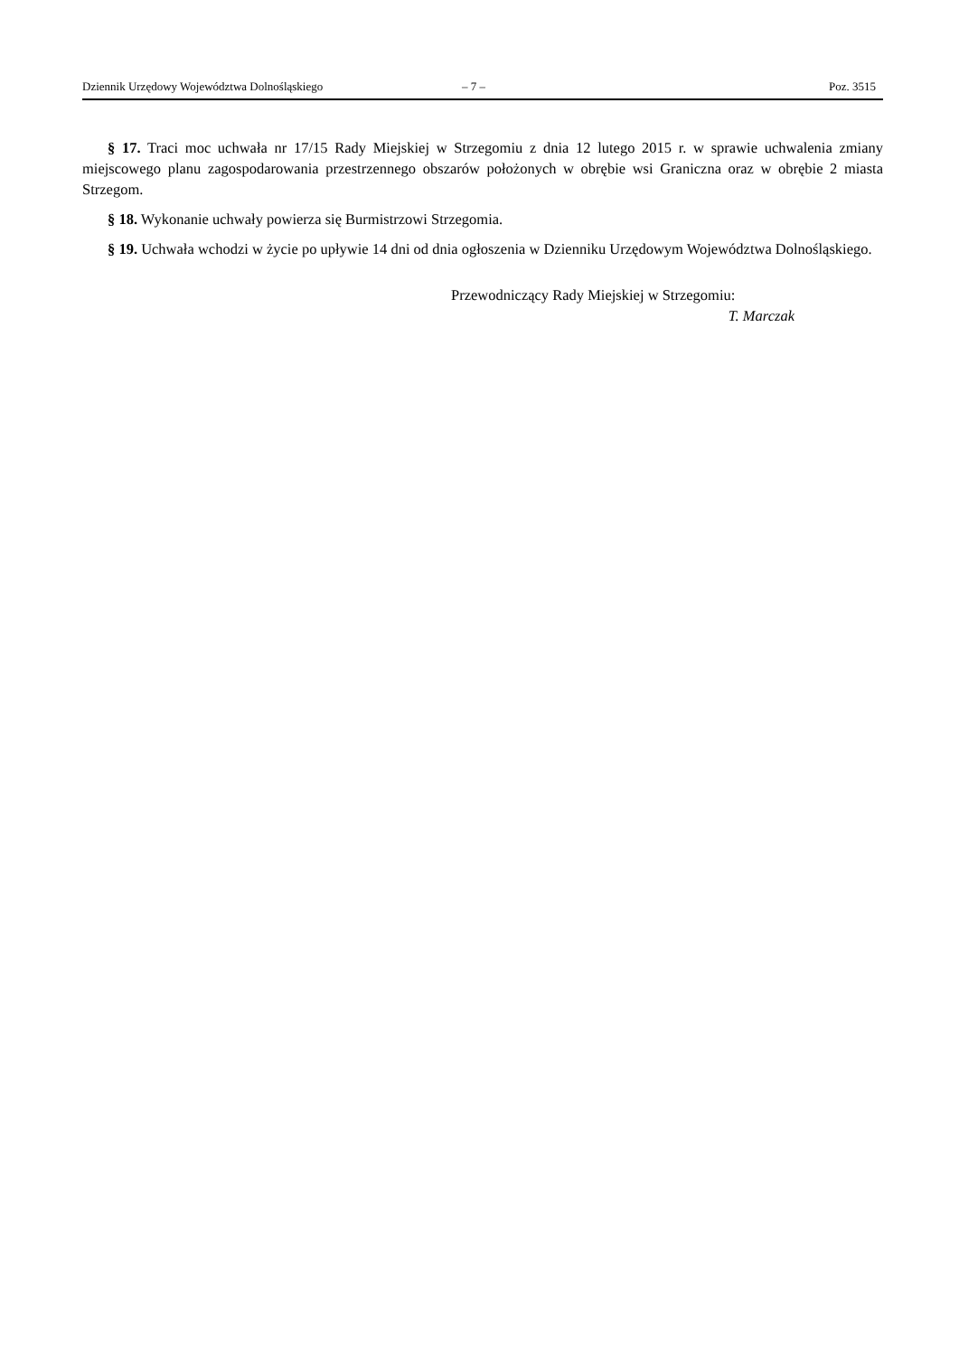Dziennik Urzędowy Województwa Dolnośląskiego – 7 – Poz. 3515
§ 17. Traci moc uchwała nr 17/15 Rady Miejskiej w Strzegomiu z dnia 12 lutego 2015 r. w sprawie uchwalenia zmiany miejscowego planu zagospodarowania przestrzennego obszarów położonych w obrębie wsi Graniczna oraz w obrębie 2 miasta Strzegom.
§ 18. Wykonanie uchwały powierza się Burmistrzowi Strzegomia.
§ 19. Uchwała wchodzi w życie po upływie 14 dni od dnia ogłoszenia w Dzienniku Urzędowym Województwa Dolnośląskiego.
Przewodniczący Rady Miejskiej w Strzegomiu:
T. Marczak